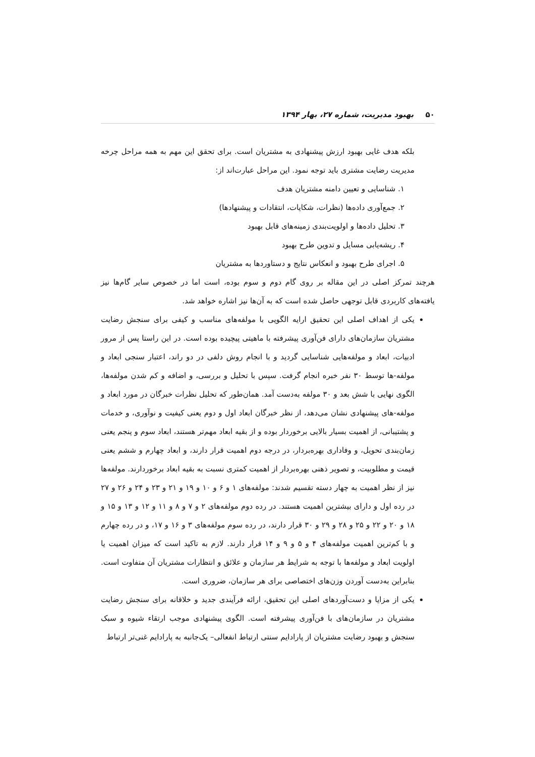۵۰ بهبود مدیریت، شماره ۲۷، بهار ۱۳۹۴
بلکه هدف غایی بهبود ارزش پیشنهادی به مشتریان است. برای تحقق این مهم به همه مراحل چرخه مدیریت رضایت مشتری باید توجه نمود. این مراحل عبارت‌اند از:
۱. شناسایی و تعیین دامنه مشتریان هدف
۲. جمع‌آوری داده‌ها (نظرات، شکایات، انتقادات و پیشنهادها)
۳. تحلیل داده‌ها و اولویت‌بندی زمینه‌های قابل بهبود
۴. ریشه‌یابی مسایل و تدوین طرح بهبود
۵. اجرای طرح بهبود و انعکاس نتایج و دستاوردها به مشتریان
هرچند تمرکز اصلی در این مقاله بر روی گام دوم و سوم بوده، است اما در خصوص سایر گام‌ها نیز یافته‌های کاربردی قابل توجهی حاصل شده است که به آن‌ها نیز اشاره خواهد شد.
یکی از اهداف اصلی این تحقیق ارایه الگویی با مولفه‌های مناسب و کیفی برای سنجش رضایت مشتریان سازمان‌های دارای فن‌آوری پیشرفته با ماهیتی پیچیده بوده است. در این راستا پس از مرور ادبیات، ابعاد و مولفه‌هایی شناسایی گردید و با انجام روش دلفی در دو راند، اعتبار سنجی ابعاد و مولفه-ها توسط ۳۰ نفر خبره انجام گرفت. سپس با تحلیل و بررسی، و اضافه و کم شدن مولفه‌ها، الگوی نهایی با شش بعد و ۳۰ مولفه به‌دست آمد. همان‌طور که تحلیل نظرات خبرگان در مورد ابعاد و مولفه-های پیشنهادی نشان می‌دهد، از نظر خبرگان ابعاد اول و دوم یعنی کیفیت و نوآوری، و خدمات و پشتیبانی، از اهمیت بسیار بالایی برخوردار بوده و از بقیه ابعاد مهم‌تر هستند، ابعاد سوم و پنجم یعنی زمان‌بندی تحویل، و وفاداری بهره‌بردار، در درجه دوم اهمیت قرار دارند، و ابعاد چهارم و ششم یعنی قیمت و مطلوبیت، و تصویر ذهنی بهره‌بردار از اهمیت کمتری نسبت به بقیه ابعاد برخوردارند. مولفه‌ها نیز از نظر اهمیت به چهار دسته تقسیم شدند: مولفه‌های ۱ و ۶ و ۱۰ و ۱۹ و ۲۱ و ۲۳ و ۲۴ و ۲۶ و ۲۷ در رده اول و دارای بیشترین اهمیت هستند. در رده دوم مولفه‌های ۲ و ۷ و ۸ و ۱۱ و ۱۲ و ۱۳ و ۱۵ و ۱۸ و ۲۰ و ۲۲ و ۲۵ و ۲۸ و ۲۹ و ۳۰ قرار دارند، در رده سوم مولفه‌های ۳ و ۱۶ و ۱۷، و در رده چهارم و با کم‌ترین اهمیت مولفه‌های ۴ و ۵ و ۹ و ۱۴ قرار دارند. لازم به تاکید است که میزان اهمیت یا اولویت ابعاد و مولفه‌ها با توجه به شرایط هر سازمان و علائق و انتظارات مشتریان آن متفاوت است. بنابراین به‌دست آوردن وزن‌های اختصاصی برای هر سازمان، ضروری است.
یکی از مزایا و دست‌آوردهای اصلی این تحقیق، ارائه فرآیندی جدید و خلاقانه برای سنجش رضایت مشتریان در سازمان‌های با فن‌آوری پیشرفته است. الگوی پیشنهادی موجب ارتقاء شیوه و سبک سنجش و بهبود رضایت مشتریان از پارادایم سنتی ارتباط انفعالی– یک‌جانبه به پارادایم غنی‌تر ارتباط